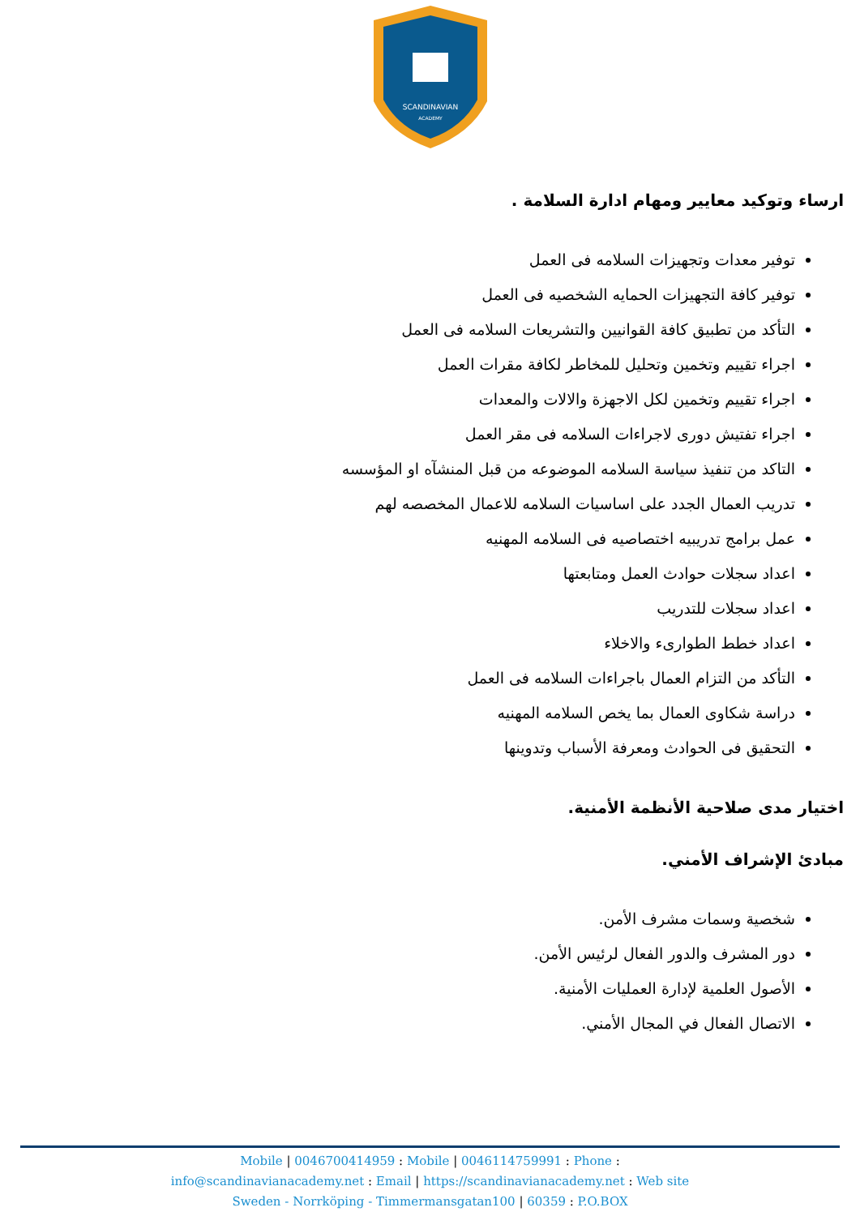SCANDINAVIAN
ACADEMY
ارساء وتوكيد معايير ومهام ادارة السلامة .
توفير معدات وتجهيزات السلامه فى العمل
توفير كافة التجهيزات الحمايه الشخصيه فى العمل
التأكد من تطبيق كافة القوانيين والتشريعات السلامه فى العمل
اجراء تقييم وتخمين وتحليل للمخاطر لكافة مقرات العمل
اجراء تقييم وتخمين لكل الاجهزة والالات والمعدات
اجراء تفتيش دورى لاجراءات السلامه فى مقر العمل
التاكد من تنفيذ سياسة السلامه الموضوعه من قبل المنشآه او المؤسسه
تدريب العمال الجدد على اساسيات السلامه للاعمال المخصصه لهم
عمل برامج تدريبيه اختصاصيه فى السلامه المهنيه
اعداد سجلات حوادث العمل ومتابعتها
اعداد سجلات للتدريب
اعداد خطط الطوارىء والاخلاء
التأكد من التزام العمال باجراءات السلامه فى العمل
دراسة شكاوى العمال بما يخص السلامه المهنيه
التحقيق فى الحوادث ومعرفة الأسباب وتدوينها
اختيار مدى صلاحية الأنظمة الأمنية.
مبادئ الإشراف الأمني.
شخصية وسمات مشرف الأمن.
دور المشرف والدور الفعال لرئيس الأمن.
الأصول العلمية لإدارة العمليات الأمنية.
الاتصال الفعال في المجال الأمني.
Mobile | 0046700414959 : Mobile | 0046114759991 : Phone :
info@scandinavianacademy.net : Email | https://scandinavianacademy.net : Web site
Sweden - Norrköping - Timmermansgatan100 | 60359 : P.O.BOX